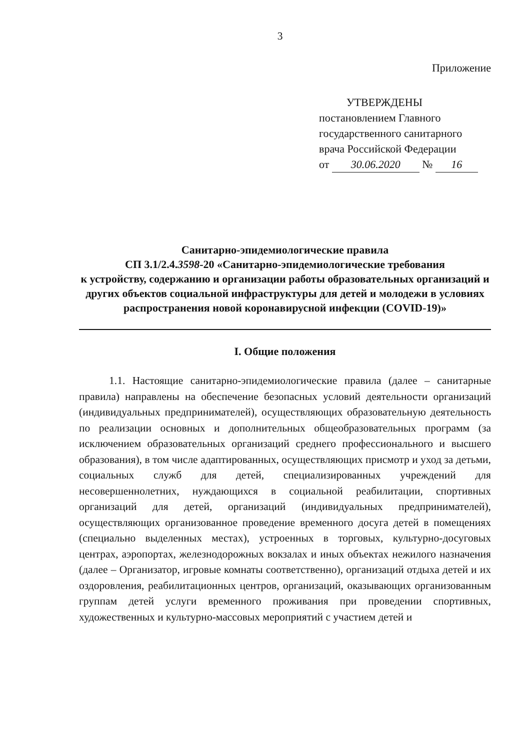3
Приложение
УТВЕРЖДЕНЫ
постановлением Главного
государственного санитарного
врача Российской Федерации
от 30.06.2020 № 16
Санитарно-эпидемиологические правила
СП 3.1/2.4.3598-20 «Санитарно-эпидемиологические требования
к устройству, содержанию и организации работы образовательных организаций и других объектов социальной инфраструктуры для детей и молодежи в условиях распространения новой коронавирусной инфекции (COVID-19)»
I. Общие положения
1.1. Настоящие санитарно-эпидемиологические правила (далее – санитарные правила) направлены на обеспечение безопасных условий деятельности организаций (индивидуальных предпринимателей), осуществляющих образовательную деятельность по реализации основных и дополнительных общеобразовательных программ (за исключением образовательных организаций среднего профессионального и высшего образования), в том числе адаптированных, осуществляющих присмотр и уход за детьми, социальных служб для детей, специализированных учреждений для несовершеннолетних, нуждающихся в социальной реабилитации, спортивных организаций для детей, организаций (индивидуальных предпринимателей), осуществляющих организованное проведение временного досуга детей в помещениях (специально выделенных местах), устроенных в торговых, культурно-досуговых центрах, аэропортах, железнодорожных вокзалах и иных объектах нежилого назначения (далее – Организатор, игровые комнаты соответственно), организаций отдыха детей и их оздоровления, реабилитационных центров, организаций, оказывающих организованным группам детей услуги временного проживания при проведении спортивных, художественных и культурно-массовых мероприятий с участием детей и